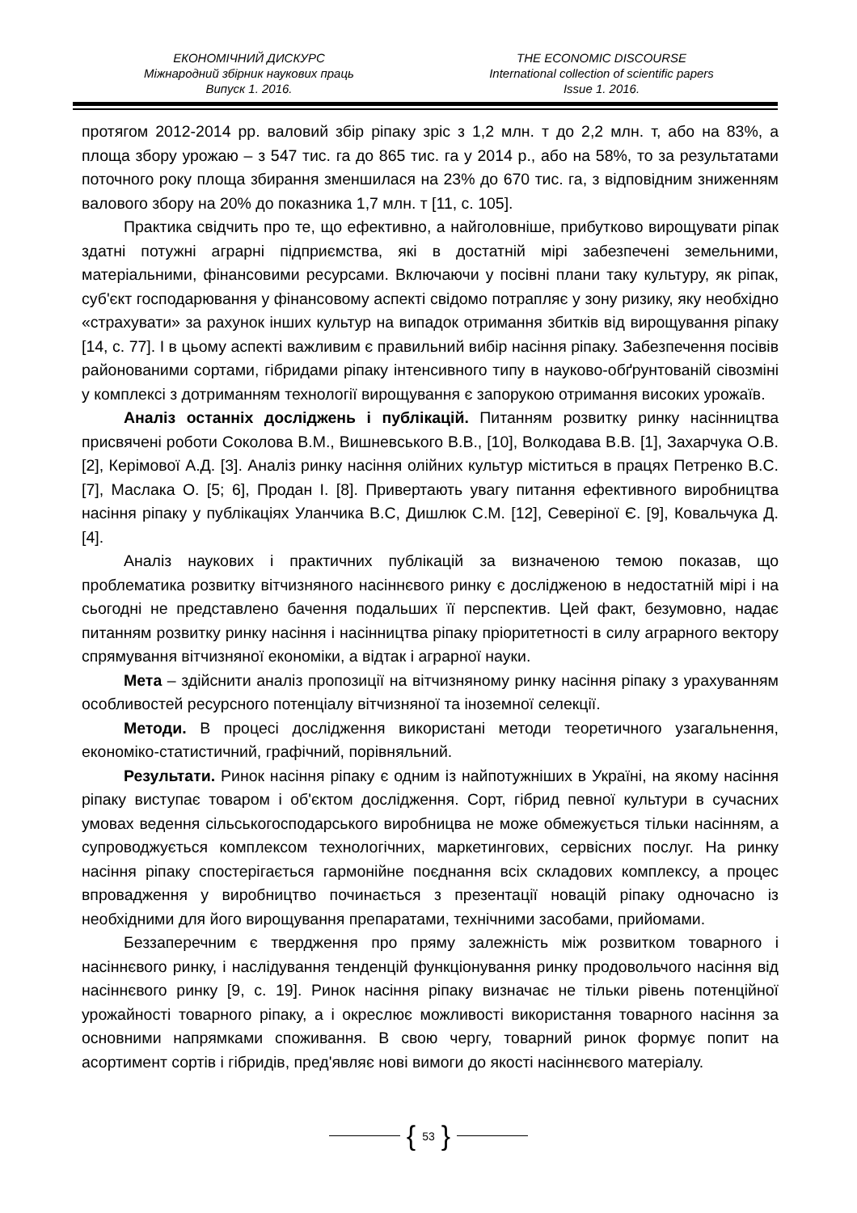ЕКОНОМІЧНИЙ ДИСКУРС
Міжнародний збірник наукових праць
Випуск 1. 2016.
THE ECONOMIC DISCOURSE
International collection of scientific papers
Issue 1. 2016.
протягом 2012-2014 рр. валовий збір ріпаку зріс з 1,2 млн. т до 2,2 млн. т, або на 83%, а площа збору урожаю – з 547 тис. га до 865 тис. га у 2014 р., або на 58%, то за результатами поточного року площа збирання зменшилася на 23% до 670 тис. га, з відповідним зниженням валового збору на 20% до показника 1,7 млн. т [11, с. 105].
Практика свідчить про те, що ефективно, а найголовніше, прибутково вирощувати ріпак здатні потужні аграрні підприємства, які в достатній мірі забезпечені земельними, матеріальними, фінансовими ресурсами. Включаючи у посівні плани таку культуру, як ріпак, суб'єкт господарювання у фінансовому аспекті свідомо потрапляє у зону ризику, яку необхідно «страхувати» за рахунок інших культур на випадок отримання збитків від вирощування ріпаку [14, с. 77]. І в цьому аспекті важливим є правильний вибір насіння ріпаку. Забезпечення посівів районованими сортами, гібридами ріпаку інтенсивного типу в науково-обґрунтованій сівозміні у комплексі з дотриманням технології вирощування є запорукою отримання високих урожаїв.
Аналіз останніх досліджень і публікацій. Питанням розвитку ринку насінництва присвячені роботи Соколова В.М., Вишневського В.В., [10], Волкодава В.В. [1], Захарчука О.В. [2], Керімової А.Д. [3]. Аналіз ринку насіння олійних культур міститься в працях Петренко В.С. [7], Маслака О. [5; 6], Продан І. [8]. Привертають увагу питання ефективного виробництва насіння ріпаку у публікаціях Уланчика В.С, Дишлюк С.М. [12], Северіної Є. [9], Ковальчука Д. [4].
Аналіз наукових і практичних публікацій за визначеною темою показав, що проблематика розвитку вітчизняного насіннєвого ринку є дослідженою в недостатній мірі і на сьогодні не представлено бачення подальших її перспектив. Цей факт, безумовно, надає питанням розвитку ринку насіння і насінництва ріпаку пріоритетності в силу аграрного вектору спрямування вітчизняної економіки, а відтак і аграрної науки.
Мета – здійснити аналіз пропозиції на вітчизняному ринку насіння ріпаку з урахуванням особливостей ресурсного потенціалу вітчизняної та іноземної селекції.
Методи. В процесі дослідження використані методи теоретичного узагальнення, економіко-статистичний, графічний, порівняльний.
Результати. Ринок насіння ріпаку є одним із найпотужніших в Україні, на якому насіння ріпаку виступає товаром і об'єктом дослідження. Сорт, гібрид певної культури в сучасних умовах ведення сільськогосподарського виробницва не може обмежується тільки насінням, а супроводжується комплексом технологічних, маркетингових, сервісних послуг. На ринку насіння ріпаку спостерігається гармонійне поєднання всіх складових комплексу, а процес впровадження у виробництво починається з презентації новацій ріпаку одночасно із необхідними для його вирощування препаратами, технічними засобами, прийомами.
Беззаперечним є твердження про пряму залежність між розвитком товарного і насіннєвого ринку, і наслідування тенденцій функціонування ринку продовольчого насіння від насіннєвого ринку [9, с. 19]. Ринок насіння ріпаку визначає не тільки рівень потенційної урожайності товарного ріпаку, а і окреслює можливості використання товарного насіння за основними напрямками споживання. В свою чергу, товарний ринок формує попит на асортимент сортів і гібридів, пред'являє нові вимоги до якості насіннєвого матеріалу.
{ 53 }